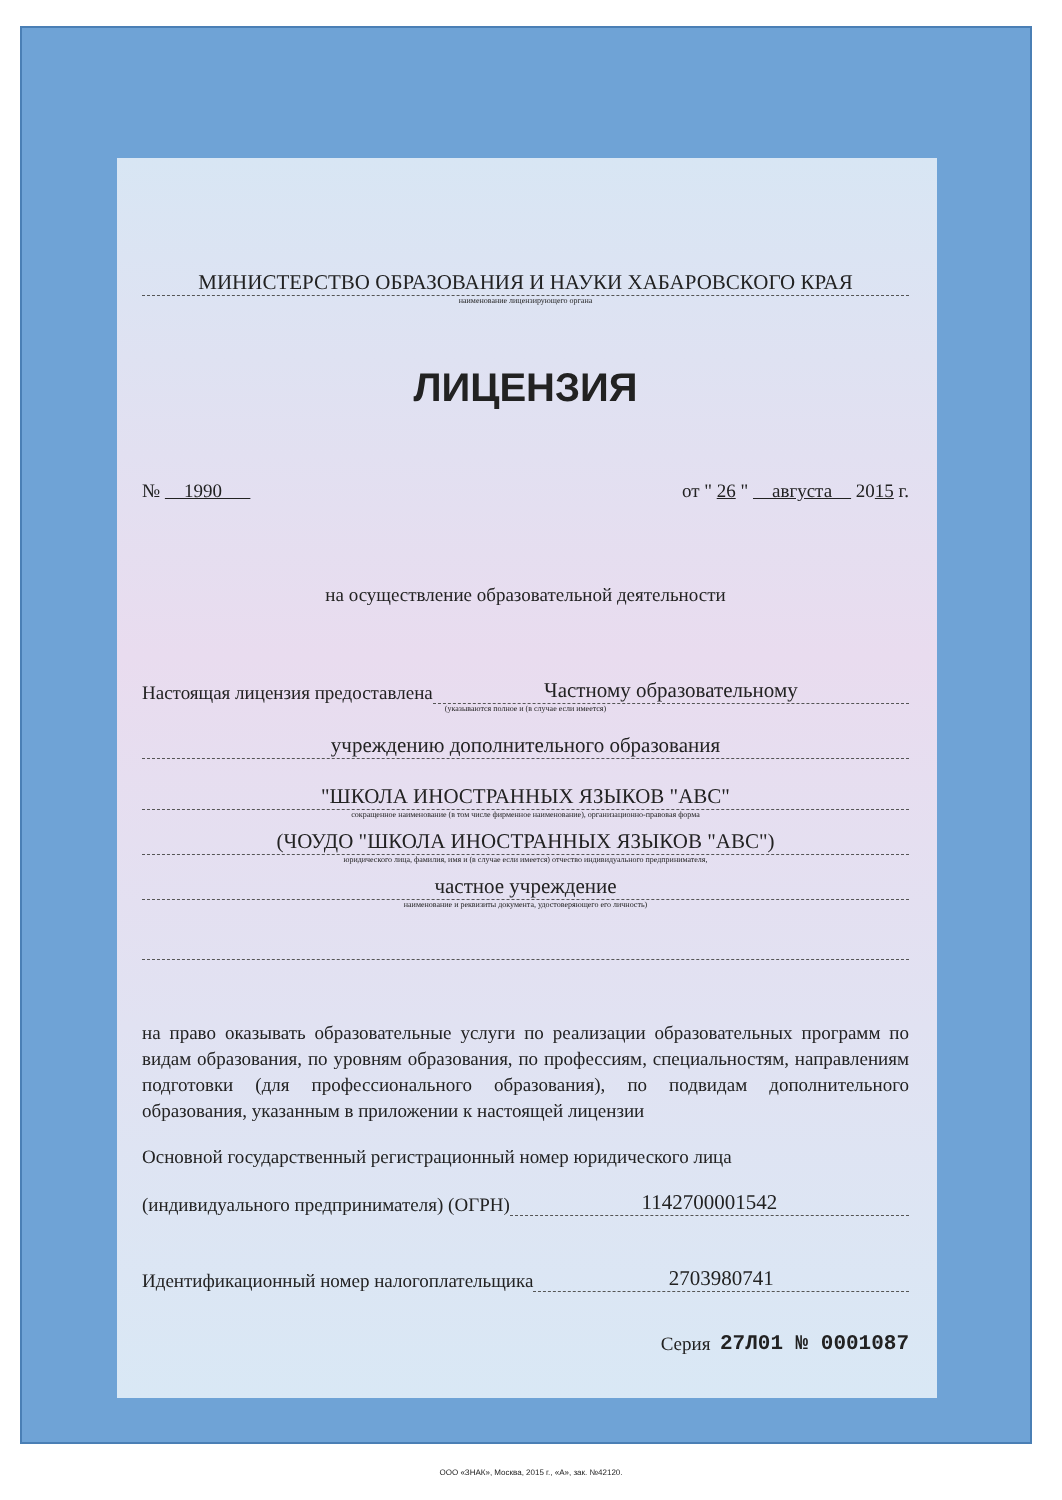МИНИСТЕРСТВО ОБРАЗОВАНИЯ И НАУКИ ХАБАРОВСКОГО КРАЯ
наименование лицензирующего органа
ЛИЦЕНЗИЯ
№ 1990 от " 26 " августа 2015 г.
на осуществление образовательной деятельности
Настоящая лицензия предоставлена Частному образовательному
(указываются полное и (в случае если имеется)
учреждению дополнительного образования
"ШКОЛА ИНОСТРАННЫХ ЯЗЫКОВ "АВС"
сокращенное наименование (в том числе фирменное наименование), организационно-правовая форма
(ЧОУДО "ШКОЛА ИНОСТРАННЫХ ЯЗЫКОВ "АВС")
юридического лица, фамилия, имя и (в случае если имеется) отчество индивидуального предпринимателя,
частное учреждение
наименование и реквизиты документа, удостоверяющего его личность)
на право оказывать образовательные услуги по реализации образовательных программ по видам образования, по уровням образования, по профессиям, специальностям, направлениям подготовки (для профессионального образования), по подвидам дополнительного образования, указанным в приложении к настоящей лицензии
Основной государственный регистрационный номер юридического лица
(индивидуального предпринимателя) (ОГРН) 1142700001542
Идентификационный номер налогоплательщика 2703980741
Серия 27Л01 № 0001087
ООО «ЗНАК», Москва, 2015 г., «А», зак. №42120.